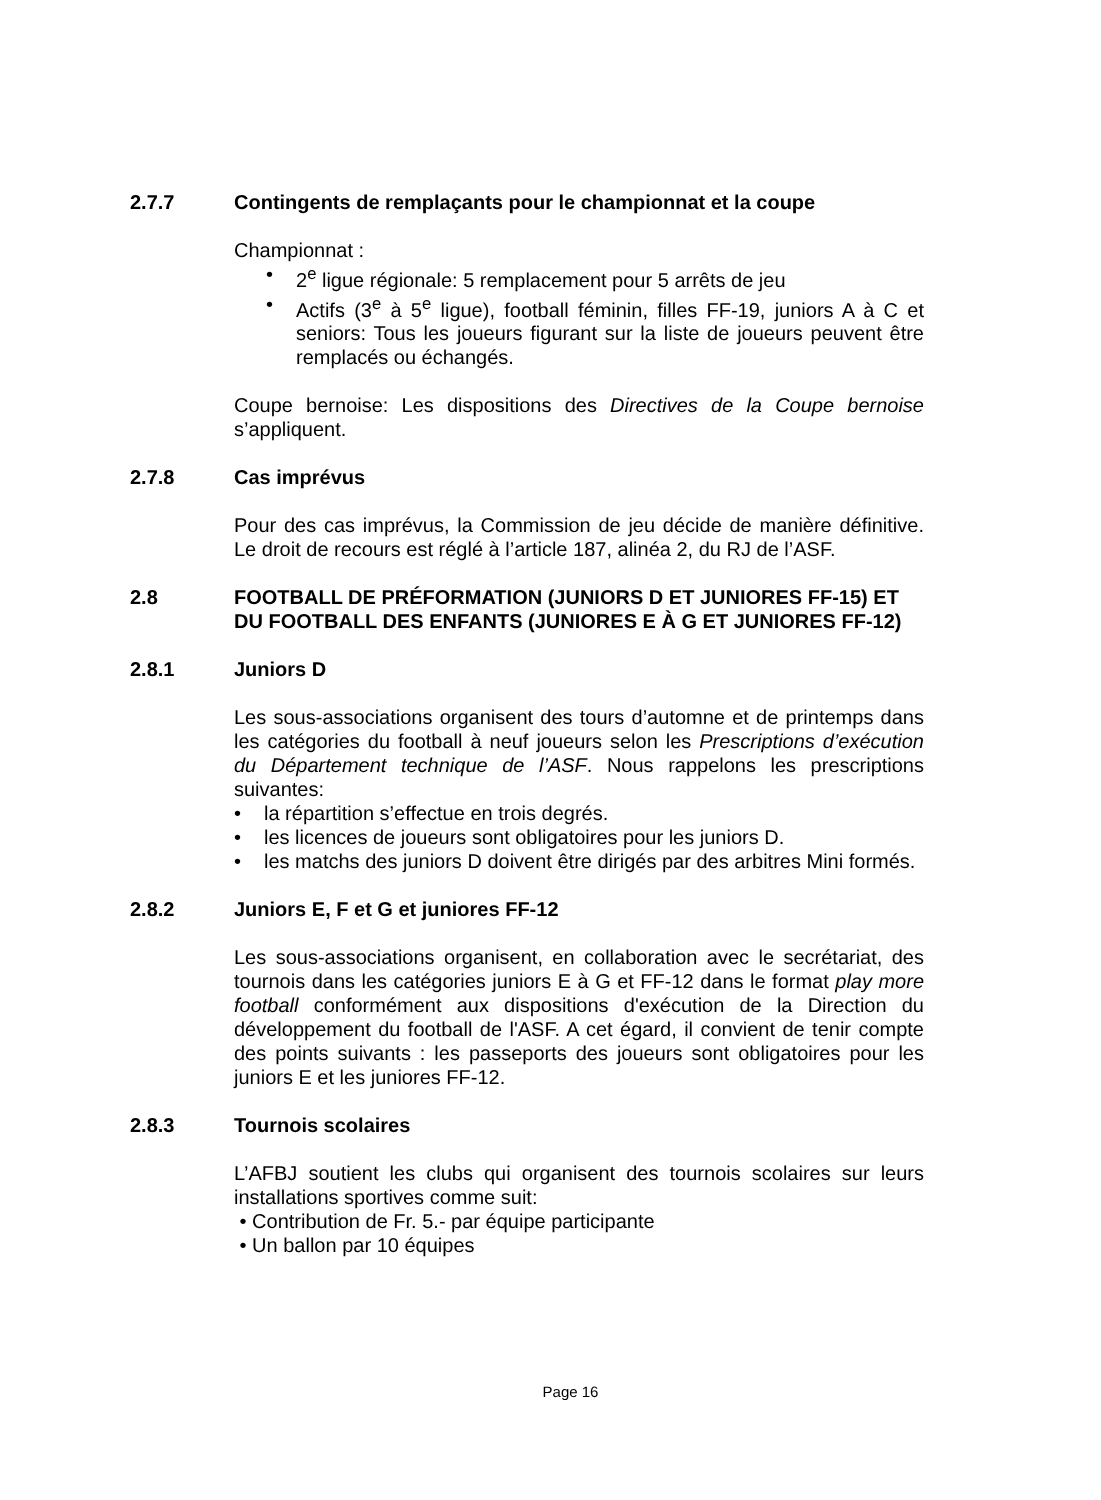2.7.7 Contingents de remplaçants pour le championnat et la coupe
Championnat :
• 2<sup>e</sup> ligue régionale: 5 remplacement pour 5 arrêts de jeu
• Actifs (3<sup>e</sup> à 5<sup>e</sup> ligue), football féminin, filles FF-19, juniors A à C et seniors: Tous les joueurs figurant sur la liste de joueurs peuvent être remplacés ou échangés.
Coupe bernoise: Les dispositions des Directives de la Coupe bernoise s’appliquent.
2.7.8 Cas imprévus
Pour des cas imprévus, la Commission de jeu décide de manière définitive. Le droit de recours est réglé à l’article 187, alinéa 2, du RJ de l’ASF.
2.8 FOOTBALL DE PRÉFORMATION (JUNIORS D ET JUNIORES FF-15) ET DU FOOTBALL DES ENFANTS (JUNIORES E À G ET JUNIORES FF-12)
2.8.1 Juniors D
Les sous-associations organisent des tours d’automne et de printemps dans les catégories du football à neuf joueurs selon les Prescriptions d’exécution du Département technique de l’ASF. Nous rappelons les prescriptions suivantes:
• la répartition s’effectue en trois degrés.
• les licences de joueurs sont obligatoires pour les juniors D.
• les matchs des juniors D doivent être dirigés par des arbitres Mini formés.
2.8.2 Juniors E, F et G et juniores FF-12
Les sous-associations organisent, en collaboration avec le secrétariat, des tournois dans les catégories juniors E à G et FF-12 dans le format play more football conformément aux dispositions d'exécution de la Direction du développement du football de l'ASF. A cet égard, il convient de tenir compte des points suivants : les passeports des joueurs sont obligatoires pour les juniors E et les juniores FF-12.
2.8.3 Tournois scolaires
L’AFBJ soutient les clubs qui organisent des tournois scolaires sur leurs installations sportives comme suit:
• Contribution de Fr. 5.- par équipe participante
• Un ballon par 10 équipes
Page 16